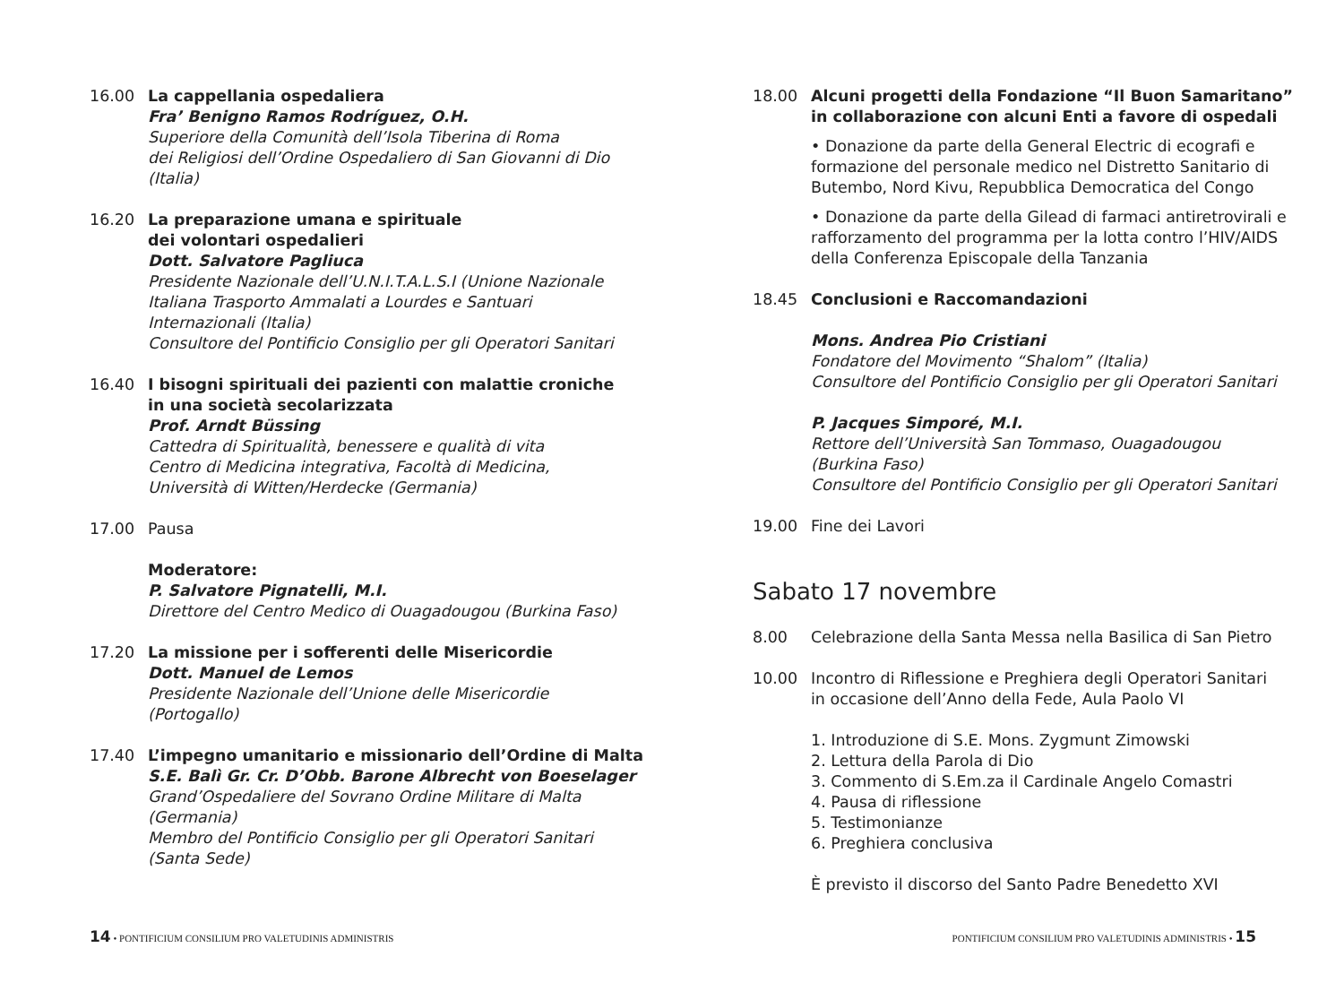16.00 La cappellania ospedaliera
Fra’ Benigno Ramos Rodríguez, O.H.
Superiore della Comunità dell’Isola Tiberina di Roma
dei Religiosi dell’Ordine Ospedaliero di San Giovanni di Dio
(Italia)
16.20 La preparazione umana e spirituale
dei volontari ospedalieri
Dott. Salvatore Pagliuca
Presidente Nazionale dell’U.N.I.T.A.L.S.I (Unione Nazionale
Italiana Trasporto Ammalati a Lourdes e Santuari
Internazionali (Italia)
Consultore del Pontificio Consiglio per gli Operatori Sanitari
16.40 I bisogni spirituali dei pazienti con malattie croniche
in una società secolarizzata
Prof. Arndt Büssing
Cattedra di Spiritualità, benessere e qualità di vita
Centro di Medicina integrativa, Facoltà di Medicina,
Università di Witten/Herdecke (Germania)
17.00 Pausa
Moderatore:
P. Salvatore Pignatelli, M.I.
Direttore del Centro Medico di Ouagadougou (Burkina Faso)
17.20 La missione per i sofferenti delle Misericordie
Dott. Manuel de Lemos
Presidente Nazionale dell’Unione delle Misericordie
(Portogallo)
17.40 L’impegno umanitario e missionario dell’Ordine di Malta
S.E. Balì Gr. Cr. D’Obb. Barone Albrecht von Boeselager
Grand’Ospedaliere del Sovrano Ordine Militare di Malta
(Germania)
Membro del Pontificio Consiglio per gli Operatori Sanitari
(Santa Sede)
18.00 Alcuni progetti della Fondazione “Il Buon Samaritano”
in collaborazione con alcuni Enti a favore di ospedali
• Donazione da parte della General Electric di ecografi e formazione del personale medico nel Distretto Sanitario di Butembo, Nord Kivu, Repubblica Democratica del Congo
• Donazione da parte della Gilead di farmaci antiretrovirali e rafforzamento del programma per la lotta contro l’HIV/AIDS della Conferenza Episcopale della Tanzania
18.45 Conclusioni e Raccomandazioni
Mons. Andrea Pio Cristiani
Fondatore del Movimento “Shalom” (Italia)
Consultore del Pontificio Consiglio per gli Operatori Sanitari
P. Jacques Simporé, M.I.
Rettore dell’Università San Tommaso, Ouagadougou
(Burkina Faso)
Consultore del Pontificio Consiglio per gli Operatori Sanitari
19.00 Fine dei Lavori
Sabato 17 novembre
8.00 Celebrazione della Santa Messa nella Basilica di San Pietro
10.00 Incontro di Riflessione e Preghiera degli Operatori Sanitari
in occasione dell’Anno della Fede, Aula Paolo VI
1. Introduzione di S.E. Mons. Zygmunt Zimowski
2. Lettura della Parola di Dio
3. Commento di S.Em.za il Cardinale Angelo Comastri
4. Pausa di riflessione
5. Testimonianze
6. Preghiera conclusiva
È previsto il discorso del Santo Padre Benedetto XVI
14 • PONTIFICIUM CONSILIUM PRO VALETUDINIS ADMINISTRIS PONTIFICIUM CONSILIUM PRO VALETUDINIS ADMINISTRIS • 15